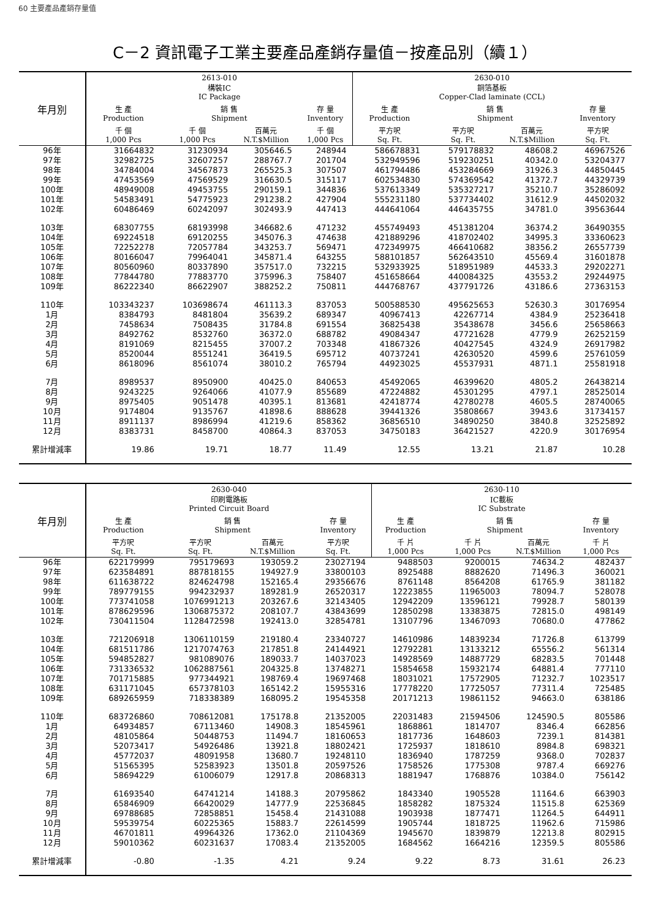60 主要產品產銷存量值
C－2 資訊電子工業主要產品產銷存量值－按產品別（續１）
| 年月別 | 2613-010 構裝IC IC Package | | | | 2630-010 銅箔基板 Copper-Clad laminate (CCL) | | | |
| --- | --- | --- | --- | --- | --- | --- | --- | --- |
| | 生 產 Production | 銷 售 Shipment | | 存 量 Inventory | 生 產 Production | 銷 售 Shipment | | 存 量 Inventory |
| | 千 個 1,000 Pcs | 千 個 1,000 Pcs | 百萬元 N.T.$Million | 千 個 1,000 Pcs | 平方呎 Sq. Ft. | 平方呎 Sq. Ft. | 百萬元 N.T.$Million | 平方呎 Sq. Ft. |
| 96年 | 31664832 | 31230934 | 305646.5 | 248944 | 586678831 | 579178832 | 48608.2 | 46967526 |
| 97年 | 32982725 | 32607257 | 288767.7 | 201704 | 532949596 | 519230251 | 40342.0 | 53204377 |
| 98年 | 34784004 | 34567873 | 265525.3 | 307507 | 461794486 | 453284669 | 31926.3 | 44850445 |
| 99年 | 47453569 | 47569529 | 316630.5 | 315117 | 602534830 | 574369542 | 41372.7 | 44329739 |
| 100年 | 48949008 | 49453755 | 290159.1 | 344836 | 537613349 | 535327217 | 35210.7 | 35286092 |
| 101年 | 54583491 | 54775923 | 291238.2 | 427904 | 555231180 | 537734402 | 31612.9 | 44502032 |
| 102年 | 60486469 | 60242097 | 302493.9 | 447413 | 444641064 | 446435755 | 34781.0 | 39563644 |
| 103年 | 68307755 | 68193998 | 346682.6 | 471232 | 455749493 | 451381204 | 36374.2 | 36490355 |
| 104年 | 69224518 | 69120255 | 345076.3 | 474638 | 421889296 | 418702402 | 34995.3 | 33360623 |
| 105年 | 72252278 | 72057784 | 343253.7 | 569471 | 472349975 | 466410682 | 38356.2 | 26557739 |
| 106年 | 80166047 | 79964041 | 345871.4 | 643255 | 588101857 | 562643510 | 45569.4 | 31601878 |
| 107年 | 80560960 | 80337890 | 357517.0 | 732215 | 532933925 | 518951989 | 44533.3 | 29202271 |
| 108年 | 77844780 | 77883770 | 375996.3 | 758407 | 451658664 | 440084325 | 43553.2 | 29244975 |
| 109年 | 86222340 | 86622907 | 388252.2 | 750811 | 444768767 | 437791726 | 43186.6 | 27363153 |
| 110年 | 103343237 | 103698674 | 461113.3 | 837053 | 500588530 | 495625653 | 52630.3 | 30176954 |
| 1月 | 8384793 | 8481804 | 35639.2 | 689347 | 40967413 | 42267714 | 4384.9 | 25236418 |
| 2月 | 7458634 | 7508435 | 31784.8 | 691554 | 36825438 | 35438678 | 3456.6 | 25658663 |
| 3月 | 8492762 | 8532760 | 36372.0 | 688782 | 49084347 | 47721628 | 4779.9 | 26252159 |
| 4月 | 8191069 | 8215455 | 37007.2 | 703348 | 41867326 | 40427545 | 4324.9 | 26917982 |
| 5月 | 8520044 | 8551241 | 36419.5 | 695712 | 40737241 | 42630520 | 4599.6 | 25761059 |
| 6月 | 8618096 | 8561074 | 38010.2 | 765794 | 44923025 | 45537931 | 4871.1 | 25581918 |
| 7月 | 8989537 | 8950900 | 40425.0 | 840653 | 45492065 | 46399620 | 4805.2 | 26438214 |
| 8月 | 9243225 | 9264066 | 41077.9 | 855689 | 47224882 | 45301295 | 4797.1 | 28525014 |
| 9月 | 8975405 | 9051478 | 40395.1 | 813681 | 42418774 | 42780278 | 4605.5 | 28740065 |
| 10月 | 9174804 | 9135767 | 41898.6 | 888628 | 39441326 | 35808667 | 3943.6 | 31734157 |
| 11月 | 8911137 | 8986994 | 41219.6 | 858362 | 36856510 | 34890250 | 3840.8 | 32525892 |
| 12月 | 8383731 | 8458700 | 40864.3 | 837053 | 34750183 | 36421527 | 4220.9 | 30176954 |
| 累計增減率 | 19.86 | 19.71 | 18.77 | 11.49 | 12.55 | 13.21 | 21.87 | 10.28 |
| 年月別 | 2630-040 印刷電路板 Printed Circuit Board | | | | 2630-110 IC載板 IC Substrate | | | |
| --- | --- | --- | --- | --- | --- | --- | --- | --- |
| | 生 產 Production | 銷 售 Shipment | | 存 量 Inventory | 生 產 Production | 銷 售 Shipment | | 存 量 Inventory |
| | 平方呎 Sq. Ft. | 平方呎 Sq. Ft. | 百萬元 N.T.$Million | 平方呎 Sq. Ft. | 千 片 1,000 Pcs | 千 片 1,000 Pcs | 百萬元 N.T.$Million | 千 片 1,000 Pcs |
| 96年 | 622179999 | 795179693 | 193059.2 | 23027194 | 9488503 | 9200015 | 74634.2 | 482437 |
| 97年 | 623584891 | 887818155 | 194927.9 | 33800103 | 8925488 | 8882620 | 71496.3 | 360021 |
| 98年 | 611638722 | 824624798 | 152165.4 | 29356676 | 8761148 | 8564208 | 61765.9 | 381182 |
| 99年 | 789779155 | 994232937 | 189281.9 | 26520317 | 12223855 | 11965003 | 78094.7 | 528078 |
| 100年 | 773741058 | 1076991213 | 203267.6 | 32143405 | 12942209 | 13596121 | 79928.7 | 580139 |
| 101年 | 878629596 | 1306875372 | 208107.7 | 43843699 | 12850298 | 13383875 | 72815.0 | 498149 |
| 102年 | 730411504 | 1128472598 | 192413.0 | 32854781 | 13107796 | 13467093 | 70680.0 | 477862 |
| 103年 | 721206918 | 1306110159 | 219180.4 | 23340727 | 14610986 | 14839234 | 71726.8 | 613799 |
| 104年 | 681511786 | 1217074763 | 217851.8 | 24144921 | 12792281 | 13133212 | 65556.2 | 561314 |
| 105年 | 594852827 | 981089076 | 189033.7 | 14037023 | 14928569 | 14887729 | 68283.5 | 701448 |
| 106年 | 731336532 | 1062887561 | 204325.8 | 13748271 | 15854658 | 15932174 | 64881.4 | 777110 |
| 107年 | 701715885 | 977344921 | 198769.4 | 19697468 | 18031021 | 17572905 | 71232.7 | 1023517 |
| 108年 | 631171045 | 657378103 | 165142.2 | 15955316 | 17778220 | 17725057 | 77311.4 | 725485 |
| 109年 | 689265959 | 718338389 | 168095.2 | 19545358 | 20171213 | 19861152 | 94663.0 | 638186 |
| 110年 | 683726860 | 708612081 | 175178.8 | 21352005 | 22031483 | 21594506 | 124590.5 | 805586 |
| 1月 | 64934857 | 67113460 | 14908.3 | 18545961 | 1868861 | 1814707 | 8346.4 | 662856 |
| 2月 | 48105864 | 50448753 | 11494.7 | 18160653 | 1817736 | 1648603 | 7239.1 | 814381 |
| 3月 | 52073417 | 54926486 | 13921.8 | 18802421 | 1725937 | 1818610 | 8984.8 | 698321 |
| 4月 | 45772037 | 48091958 | 13680.7 | 19248110 | 1836940 | 1787259 | 9368.0 | 702837 |
| 5月 | 51565395 | 52583923 | 13501.8 | 20597526 | 1758526 | 1775308 | 9787.4 | 669276 |
| 6月 | 58694229 | 61006079 | 12917.8 | 20868313 | 1881947 | 1768876 | 10384.0 | 756142 |
| 7月 | 61693540 | 64741214 | 14188.3 | 20795862 | 1843340 | 1905528 | 11164.6 | 663903 |
| 8月 | 65846909 | 66420029 | 14777.9 | 22536845 | 1858282 | 1875324 | 11515.8 | 625369 |
| 9月 | 69788685 | 72858851 | 15458.4 | 21431088 | 1903938 | 1877471 | 11264.5 | 644911 |
| 10月 | 59539754 | 60225365 | 15883.7 | 22614599 | 1905744 | 1818725 | 11962.6 | 715986 |
| 11月 | 46701811 | 49964326 | 17362.0 | 21104369 | 1945670 | 1839879 | 12213.8 | 802915 |
| 12月 | 59010362 | 60231637 | 17083.4 | 21352005 | 1684562 | 1664216 | 12359.5 | 805586 |
| 累計增減率 | -0.80 | -1.35 | 4.21 | 9.24 | 9.22 | 8.73 | 31.61 | 26.23 |